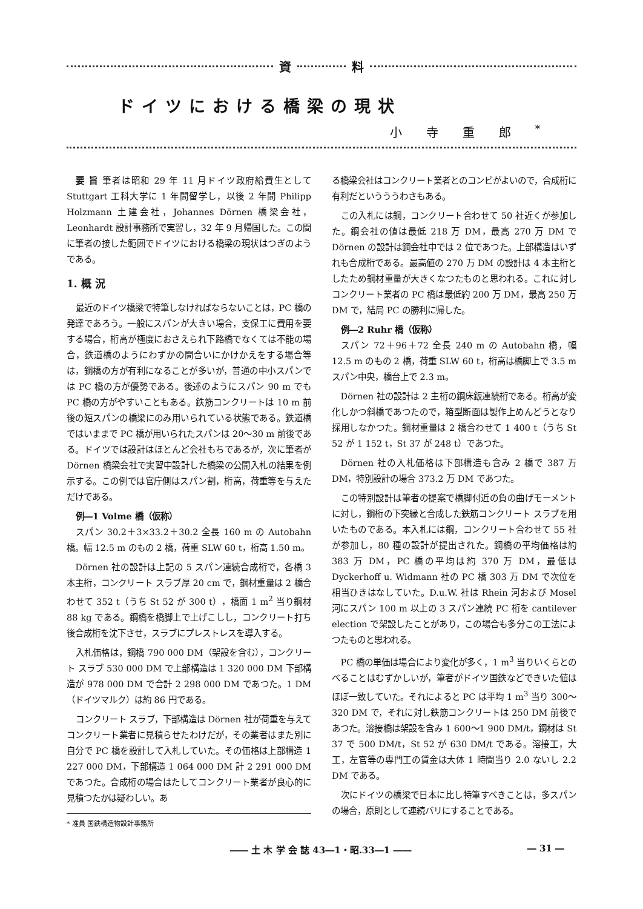資 料
ドイツにおける橋梁の現状
小寺重郎<sup>*</sup>
要 旨 筆者は昭和 29 年 11 月ドイツ政府給費生として Stuttgart 工科大学に 1 年間留学し，以後 2 年間 Philipp Holzmann 土建会社，Johannes Dörnen 橋梁会社，Leonhardt 設計事務所で実習し，32 年 9 月帰国した。この間に筆者の接した範囲でドイツにおける橋梁の現状はつぎのようである。
1. 概 況
最近のドイツ橋梁で特筆しなければならないことは，PC 橋の発達であろう。一般にスパンが大きい場合，支保工に費用を要する場合，桁高が極度におさえられ下路橋でなくては不能の場合，鉄道橋のようにわずかの間合いにかけかえをする場合等は，鋼橋の方が有利になることが多いが，普通の中小スパンでは PC 橋の方が優勢である。後述のようにスパン 90 m でも PC 橋の方がやすいこともある。鉄筋コンクリートは 10 m 前後の短スパンの橋梁にのみ用いられている状態である。鉄道橋ではいままで PC 橋が用いられたスパンは 20～30 m 前後である。ドイツでは設計はほとんど会社もちであるが，次に筆者が Dörnen 橋梁会社で実習中設計した橋梁の公開入札の結果を例示する。この例では官庁側はスパン割，桁高，荷重等を与えただけである。
例―1 Volme 橋（仮称）
スパン 30.2＋3×33.2＋30.2 全長 160 m の Autobahn 橋。幅 12.5 m のもの 2 橋，荷重 SLW 60 t，桁高 1.50 m。
Dörnen 社の設計は上記の 5 スパン連続合成桁で，各橋 3 本主桁，コンクリート スラブ厚 20 cm で，鋼材重量は 2 橋合わせて 352 t（うち St 52 が 300 t），橋面 1 m<sup>2</sup> 当り鋼材 88 kg である。鋼橋を橋脚上で上げこしし，コンクリート打ち後合成桁を沈下させ，スラブにプレストレスを導入する。
入札価格は，鋼橋 790 000 DM（架設を含む），コンクリート スラブ 530 000 DM で上部構造は 1 320 000 DM 下部構造が 978 000 DM で合計 2 298 000 DM であつた。1 DM（ドイツマルク）は約 86 円である。
コンクリート スラブ，下部構造は Dörnen 社が荷重を与えてコンクリート業者に見積らせたわけだが，その業者はまた別に自分で PC 橋を設計して入札していた。その価格は上部構造 1 227 000 DM，下部構造 1 064 000 DM 計 2 291 000 DM であつた。合成桁の場合はたしてコンクリート業者が良心的に見積つたかは疑わしい。あ
* 准員 国鉄構造物設計事務所
る橋梁会社はコンクリート業者とのコンビがよいので，合成桁に有利だというううわさもある。
この入札には鋼，コンクリート合わせて 50 社近くが参加した。鋼会社の値は最低 218 万 DM，最高 270 万 DM で Dörnen の設計は鋼会社中では 2 位であつた。上部構造はいずれも合成桁である。最高値の 270 万 DM の設計は 4 本主桁としたため鋼材重量が大きくなつたものと思われる。これに対しコンクリート業者の PC 橋は最低約 200 万 DM，最高 250 万 DM で，結局 PC の勝利に帰した。
例―2 Ruhr 橋（仮称）
スパン 72＋96＋72 全長 240 m の Autobahn 橋，幅 12.5 m のもの 2 橋，荷重 SLW 60 t，桁高は橋脚上で 3.5 m スパン中央，橋台上で 2.3 m。
Dörnen 社の設計は 2 主桁の鋼床鈑連続桁である。桁高が変化しかつ斜橋であつたので，箱型断面は製作上めんどうとなり採用しなかつた。鋼材重量は 2 橋合わせて 1 400 t（うち St 52 が 1 152 t，St 37 が 248 t）であつた。
Dörnen 社の入札価格は下部構造も含み 2 橋で 387 万 DM，特別設計の場合 373.2 万 DM であつた。
この特別設計は筆者の提案で橋脚付近の負の曲げモーメントに対し，鋼桁の下突縁と合成した鉄筋コンクリート スラブを用いたものである。本入札には鋼，コンクリート合わせて 55 社が参加し，80 種の設計が提出された。鋼橋の平均価格は約 383 万 DM，PC 橋の平均は約 370 万 DM，最低は Dyckerhoff u. Widmann 社の PC 橋 303 万 DM で次位を相当ひきはなしていた。D.u.W. 社は Rhein 河および Mosel 河にスパン 100 m 以上の 3 スパン連続 PC 桁を cantilever election で架設したことがあり，この場合も多分この工法によつたものと思われる。
PC 橋の単価は場合により変化が多く，1 m<sup>3</sup> 当りいくらとのべることはむずかしいが，筆者がドイツ国鉄などできいた値はほぼ一致していた。それによると PC は平均 1 m<sup>3</sup> 当り 300～320 DM で，それに対し鉄筋コンクリートは 250 DM 前後であつた。溶接橋は架設を含み 1 600～1 900 DM/t，鋼材は St 37 で 500 DM/t，St 52 が 630 DM/t である。溶接工，大工，左官等の専門工の賃金は大体 1 時間当り 2.0 ないし 2.2 DM である。
次にドイツの橋梁で日本に比し特筆すべきことは，多スパンの場合，原則として連続バリにすることである。
―― 土 木 学 会 誌 43―1・昭.33―1 ―― ― 31 ―